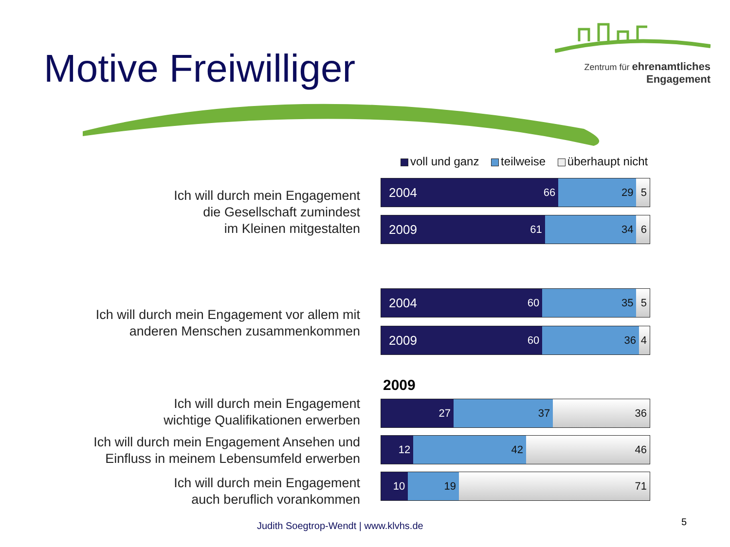Motive Freiwilliger
Zentrum für ehrenamtliches
Engagement
voll und ganz teilweise überhaupt nicht
Ich will durch mein Engagement
die Gesellschaft zumindest
im Kleinen mitgestalten
2004 66 29 5
2009 61 34 6
Ich will durch mein Engagement vor allem mit
anderen Menschen zusammenkommen
2004 60 35 5
2009 60 36 4
2009
Ich will durch mein Engagement
wichtige Qualifikationen erwerben
27 37 36
Ich will durch mein Engagement Ansehen und
Einfluss in meinem Lebensumfeld erwerben
12 42 46
Ich will durch mein Engagement
auch beruflich vorankommen
10 19 71
Judith Soegtrop-Wendt | www.klvhs.de
5